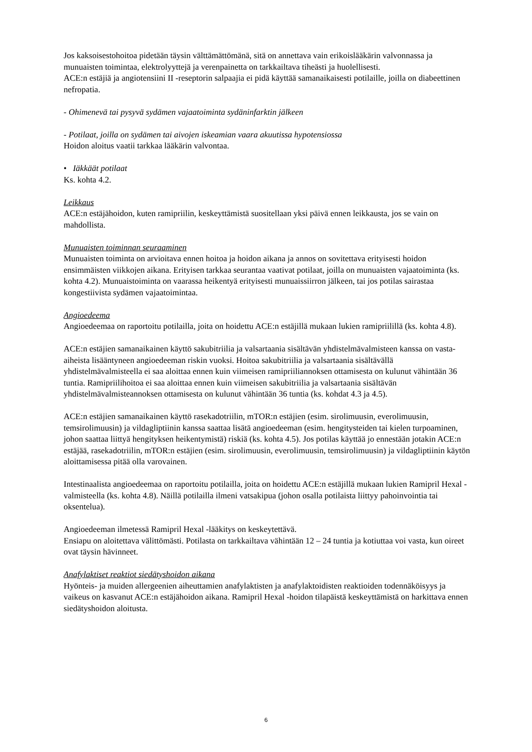Jos kaksoisestohoitoa pidetään täysin välttämättömänä, sitä on annettava vain erikoislääkärin valvonnassa ja munuaisten toimintaa, elektrolyyttejä ja verenpainetta on tarkkailtava tiheästi ja huolellisesti.
ACE:n estäjiä ja angiotensiini II -reseptorin salpaajia ei pidä käyttää samanaikaisesti potilaille, joilla on diabeettinen nefropatia.
- Ohimenevä tai pysyvä sydämen vajaatoiminta sydäninfarktin jälkeen
- Potilaat, joilla on sydämen tai aivojen iskeamian vaara akuutissa hypotensiossa
Hoidon aloitus vaatii tarkkaa lääkärin valvontaa.
• Iäkkäät potilaat
Ks. kohta 4.2.
Leikkaus
ACE:n estäjähoidon, kuten ramipriilin, keskeyttämistä suositellaan yksi päivä ennen leikkausta, jos se vain on mahdollista.
Munuaisten toiminnan seuraaminen
Munuaisten toiminta on arvioitava ennen hoitoa ja hoidon aikana ja annos on sovitettava erityisesti hoidon ensimmäisten viikkojen aikana. Erityisen tarkkaa seurantaa vaativat potilaat, joilla on munuaisten vajaatoiminta (ks. kohta 4.2). Munuaistoiminta on vaarassa heikentyä erityisesti munuaissiirron jälkeen, tai jos potilas sairastaa kongestiivista sydämen vajaatoimintaa.
Angioedeema
Angioedeemaa on raportoitu potilailla, joita on hoidettu ACE:n estäjillä mukaan lukien ramipriilillä (ks. kohta 4.8).
ACE:n estäjien samanaikainen käyttö sakubitriilia ja valsartaania sisältävän yhdistelmävalmisteen kanssa on vasta-aiheista lisääntyneen angioedeeman riskin vuoksi. Hoitoa sakubitriilia ja valsartaania sisältävällä yhdistelmävalmisteella ei saa aloittaa ennen kuin viimeisen ramipriiliannoksen ottamisesta on kulunut vähintään 36 tuntia. Ramipriilihoitoa ei saa aloittaa ennen kuin viimeisen sakubitriilia ja valsartaania sisältävän yhdistelmävalmisteannoksen ottamisesta on kulunut vähintään 36 tuntia (ks. kohdat 4.3 ja 4.5).
ACE:n estäjien samanaikainen käyttö rasekadotriilin, mTOR:n estäjien (esim. sirolimuusin, everolimuusin, temsirolimuusin) ja vildagliptiinin kanssa saattaa lisätä angioedeeman (esim. hengitysteiden tai kielen turpoaminen, johon saattaa liittyä hengityksen heikentymistä) riskiä (ks. kohta 4.5). Jos potilas käyttää jo ennestään jotakin ACE:n estäjää, rasekadotriilin, mTOR:n estäjien (esim. sirolimuusin, everolimuusin, temsirolimuusin) ja vildagliptiinin käytön aloittamisessa pitää olla varovainen.
Intestinaalista angioedeemaa on raportoitu potilailla, joita on hoidettu ACE:n estäjillä mukaan lukien Ramipril Hexal -valmisteella (ks. kohta 4.8). Näillä potilailla ilmeni vatsakipua (johon osalla potilaista liittyy pahoinvointia tai oksentelua).
Angioedeeman ilmetessä Ramipril Hexal -lääkitys on keskeytettävä.
Ensiapu on aloitettava välittömästi. Potilasta on tarkkailtava vähintään 12 – 24 tuntia ja kotiuttaa voi vasta, kun oireet ovat täysin hävinneet.
Anafylaktiset reaktiot siedätyshoidon aikana
Hyönteis- ja muiden allergeenien aiheuttamien anafylaktisten ja anafylaktoidisten reaktioiden todennäköisyys ja vaikeus on kasvanut ACE:n estäjähoidon aikana. Ramipril Hexal -hoidon tilapäistä keskeyttämistä on harkittava ennen siedätyshoidon aloitusta.
6